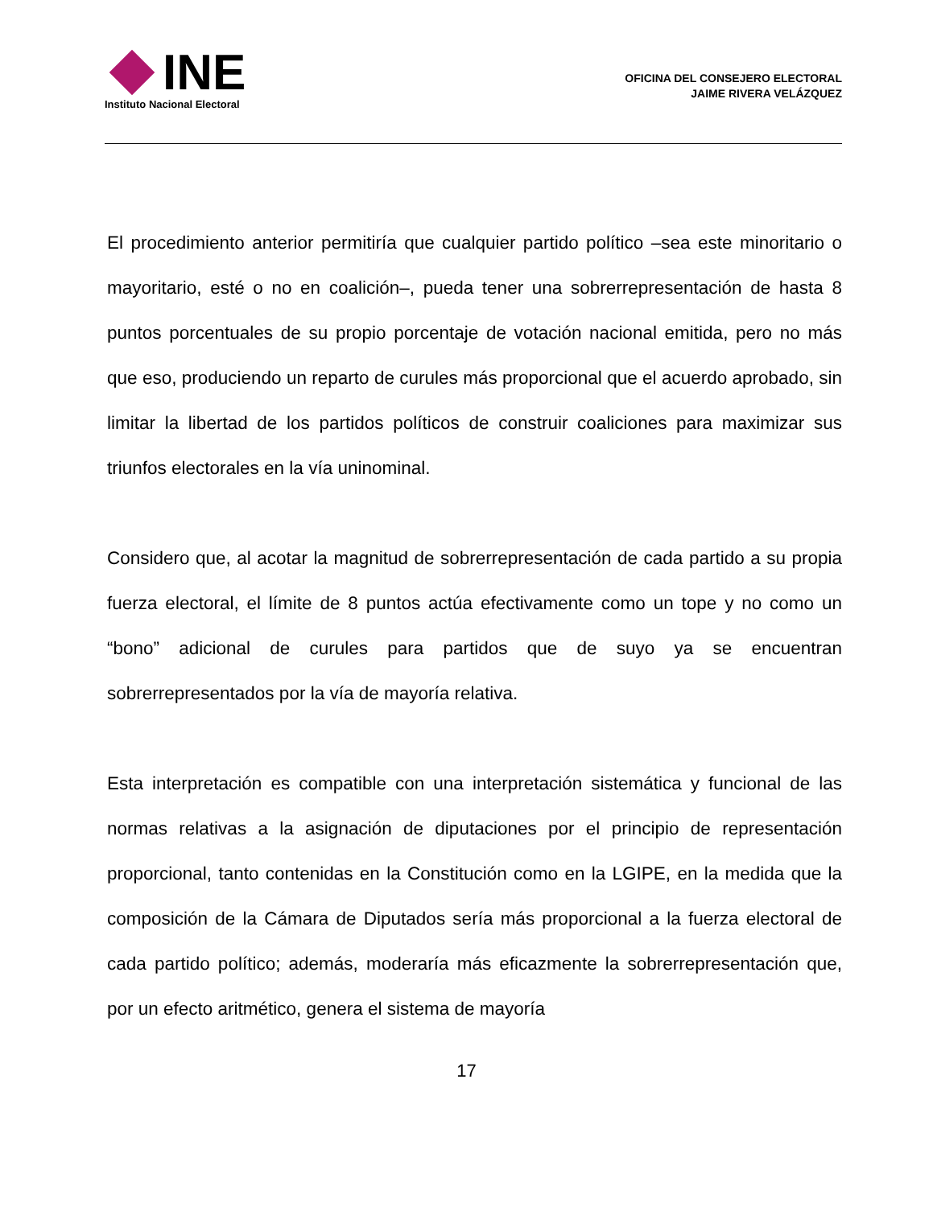INE
Instituto Nacional Electoral
OFICINA DEL CONSEJERO ELECTORAL
JAIME RIVERA VELÁZQUEZ
El procedimiento anterior permitiría que cualquier partido político –sea este minoritario o mayoritario, esté o no en coalición–, pueda tener una sobrerrepresentación de hasta 8 puntos porcentuales de su propio porcentaje de votación nacional emitida, pero no más que eso, produciendo un reparto de curules más proporcional que el acuerdo aprobado, sin limitar la libertad de los partidos políticos de construir coaliciones para maximizar sus triunfos electorales en la vía uninominal.
Considero que, al acotar la magnitud de sobrerrepresentación de cada partido a su propia fuerza electoral, el límite de 8 puntos actúa efectivamente como un tope y no como un “bono” adicional de curules para partidos que de suyo ya se encuentran sobrerrepresentados por la vía de mayoría relativa.
Esta interpretación es compatible con una interpretación sistemática y funcional de las normas relativas a la asignación de diputaciones por el principio de representación proporcional, tanto contenidas en la Constitución como en la LGIPE, en la medida que la composición de la Cámara de Diputados sería más proporcional a la fuerza electoral de cada partido político; además, moderaría más eficazmente la sobrerrepresentación que, por un efecto aritmético, genera el sistema de mayoría
17